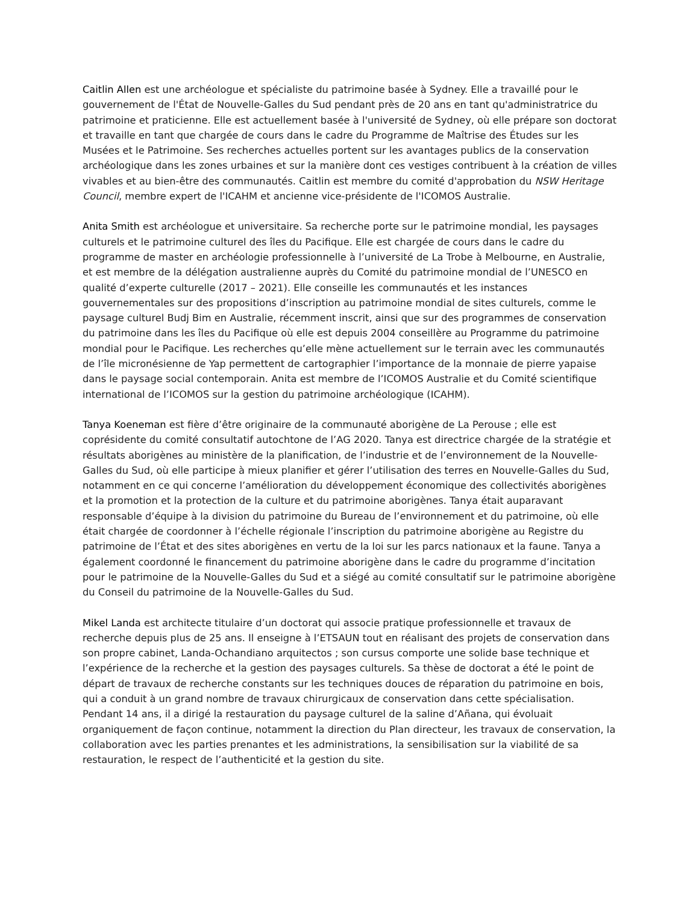Caitlin Allen est une archéologue et spécialiste du patrimoine basée à Sydney. Elle a travaillé pour le gouvernement de l'État de Nouvelle-Galles du Sud pendant près de 20 ans en tant qu'administratrice du patrimoine et praticienne. Elle est actuellement basée à l'université de Sydney, où elle prépare son doctorat et travaille en tant que chargée de cours dans le cadre du Programme de Maîtrise des Études sur les Musées et le Patrimoine. Ses recherches actuelles portent sur les avantages publics de la conservation archéologique dans les zones urbaines et sur la manière dont ces vestiges contribuent à la création de villes vivables et au bien-être des communautés. Caitlin est membre du comité d'approbation du NSW Heritage Council, membre expert de l'ICAHM et ancienne vice-présidente de l'ICOMOS Australie.
Anita Smith est archéologue et universitaire. Sa recherche porte sur le patrimoine mondial, les paysages culturels et le patrimoine culturel des îles du Pacifique. Elle est chargée de cours dans le cadre du programme de master en archéologie professionnelle à l’université de La Trobe à Melbourne, en Australie, et est membre de la délégation australienne auprès du Comité du patrimoine mondial de l’UNESCO en qualité d’experte culturelle (2017 – 2021). Elle conseille les communautés et les instances gouvernementales sur des propositions d’inscription au patrimoine mondial de sites culturels, comme le paysage culturel Budj Bim en Australie, récemment inscrit, ainsi que sur des programmes de conservation du patrimoine dans les îles du Pacifique où elle est depuis 2004 conseillère au Programme du patrimoine mondial pour le Pacifique. Les recherches qu’elle mène actuellement sur le terrain avec les communautés de l’île micronésienne de Yap permettent de cartographier l’importance de la monnaie de pierre yapaise dans le paysage social contemporain. Anita est membre de l’ICOMOS Australie et du Comité scientifique international de l’ICOMOS sur la gestion du patrimoine archéologique (ICAHM).
Tanya Koeneman est fière d’être originaire de la communauté aborigène de La Perouse ; elle est coprésidente du comité consultatif autochtone de l’AG 2020. Tanya est directrice chargée de la stratégie et résultats aborigènes au ministère de la planification, de l’industrie et de l’environnement de la Nouvelle-Galles du Sud, où elle participe à mieux planifier et gérer l’utilisation des terres en Nouvelle-Galles du Sud, notamment en ce qui concerne l’amélioration du développement économique des collectivités aborigènes et la promotion et la protection de la culture et du patrimoine aborigènes. Tanya était auparavant responsable d’équipe à la division du patrimoine du Bureau de l’environnement et du patrimoine, où elle était chargée de coordonner à l’échelle régionale l’inscription du patrimoine aborigène au Registre du patrimoine de l’État et des sites aborigènes en vertu de la loi sur les parcs nationaux et la faune. Tanya a également coordonné le financement du patrimoine aborigène dans le cadre du programme d’incitation pour le patrimoine de la Nouvelle-Galles du Sud et a siégé au comité consultatif sur le patrimoine aborigène du Conseil du patrimoine de la Nouvelle-Galles du Sud.
Mikel Landa est architecte titulaire d’un doctorat qui associe pratique professionnelle et travaux de recherche depuis plus de 25 ans. Il enseigne à l’ETSAUN tout en réalisant des projets de conservation dans son propre cabinet, Landa-Ochandiano arquitectos ; son cursus comporte une solide base technique et l’expérience de la recherche et la gestion des paysages culturels. Sa thèse de doctorat a été le point de départ de travaux de recherche constants sur les techniques douces de réparation du patrimoine en bois, qui a conduit à un grand nombre de travaux chirurgicaux de conservation dans cette spécialisation. Pendant 14 ans, il a dirigé la restauration du paysage culturel de la saline d’Añana, qui évoluait organiquement de façon continue, notamment la direction du Plan directeur, les travaux de conservation, la collaboration avec les parties prenantes et les administrations, la sensibilisation sur la viabilité de sa restauration, le respect de l’authenticité et la gestion du site.